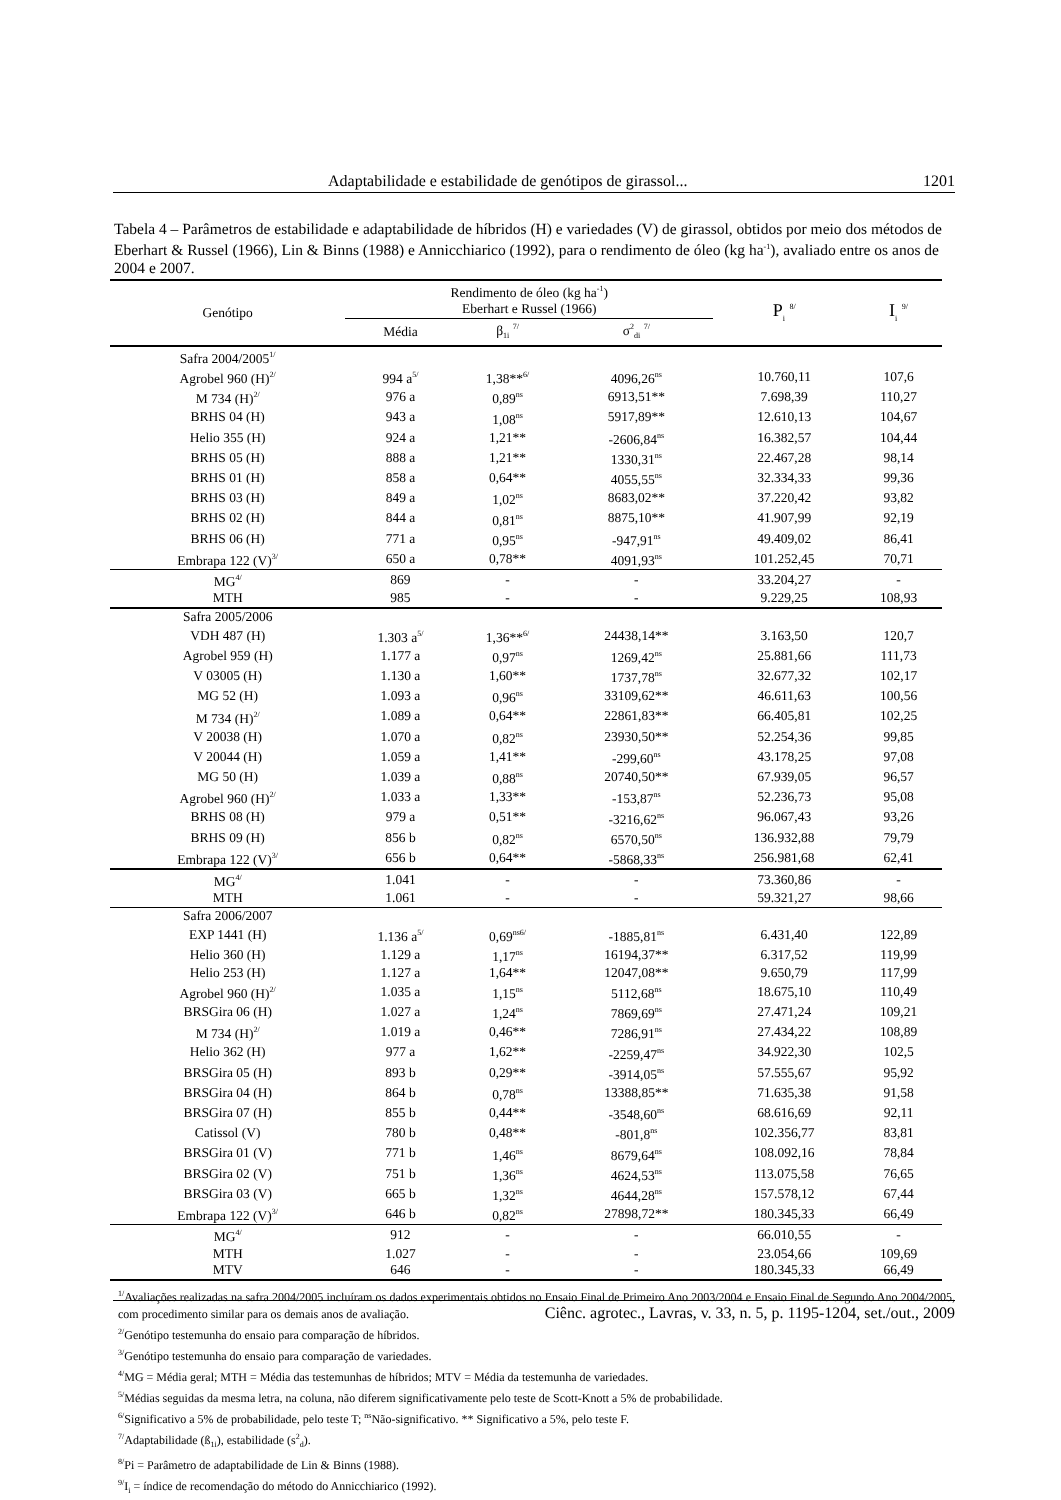Adaptabilidade e estabilidade de genótipos de girassol... 1201
Tabela 4 – Parâmetros de estabilidade e adaptabilidade de híbridos (H) e variedades (V) de girassol, obtidos por meio dos métodos de Eberhart & Russel (1966), Lin & Binns (1988) e Annicchiarico (1992), para o rendimento de óleo (kg ha<sup>-1</sup>), avaliado entre os anos de 2004 e 2007.
| Genótipo | Rendimento de óleo (kg ha<sup>-1</sup>) | | | P<sub>i</sub> <sup>8/</sup> | I<sub>i</sub> <sup>9/</sup> |
| --- | --- | --- | --- | --- | --- |
| | Eberhart e Russel (1966) | | | | |
| | Média | β<sub>1i</sub> <sup>7/</sup> | σ<sup>2</sup><sub>di</sub> <sup>7/</sup> | | |
| Safra 2004/2005<sup>1/</sup> | | | | | |
| Agrobel 960 (H)<sup>2/</sup> | 994 a<sup>5/</sup> | 1,38**<sup>6/</sup> | 4096,26<sup>ns</sup> | 10.760,11 | 107,6 |
| M 734 (H)<sup>2/</sup> | 976 a | 0,89<sup>ns</sup> | 6913,51** | 7.698,39 | 110,27 |
| BRHS 04 (H) | 943 a | 1,08<sup>ns</sup> | 5917,89** | 12.610,13 | 104,67 |
| Helio 355 (H) | 924 a | 1,21** | -2606,84<sup>ns</sup> | 16.382,57 | 104,44 |
| BRHS 05 (H) | 888 a | 1,21** | 1330,31<sup>ns</sup> | 22.467,28 | 98,14 |
| BRHS 01 (H) | 858 a | 0,64** | 4055,55<sup>ns</sup> | 32.334,33 | 99,36 |
| BRHS 03 (H) | 849 a | 1,02<sup>ns</sup> | 8683,02** | 37.220,42 | 93,82 |
| BRHS 02 (H) | 844 a | 0,81<sup>ns</sup> | 8875,10** | 41.907,99 | 92,19 |
| BRHS 06 (H) | 771 a | 0,95<sup>ns</sup> | -947,91<sup>ns</sup> | 49.409,02 | 86,41 |
| Embrapa 122 (V)<sup>3/</sup> | 650 a | 0,78** | 4091,93<sup>ns</sup> | 101.252,45 | 70,71 |
| MG<sup>4/</sup> | 869 | - | - | 33.204,27 | - |
| MTH | 985 | - | - | 9.229,25 | 108,93 |
| Safra 2005/2006 | | | | | |
| VDH 487 (H) | 1.303 a<sup>5/</sup> | 1,36**<sup>6/</sup> | 24438,14** | 3.163,50 | 120,7 |
| Agrobel 959 (H) | 1.177 a | 0,97<sup>ns</sup> | 1269,42<sup>ns</sup> | 25.881,66 | 111,73 |
| V 03005 (H) | 1.130 a | 1,60** | 1737,78<sup>ns</sup> | 32.677,32 | 102,17 |
| MG 52 (H) | 1.093 a | 0,96<sup>ns</sup> | 33109,62** | 46.611,63 | 100,56 |
| M 734 (H)<sup>2/</sup> | 1.089 a | 0,64** | 22861,83** | 66.405,81 | 102,25 |
| V 20038 (H) | 1.070 a | 0,82<sup>ns</sup> | 23930,50** | 52.254,36 | 99,85 |
| V 20044 (H) | 1.059 a | 1,41** | -299,60<sup>ns</sup> | 43.178,25 | 97,08 |
| MG 50 (H) | 1.039 a | 0,88<sup>ns</sup> | 20740,50** | 67.939,05 | 96,57 |
| Agrobel 960 (H)<sup>2/</sup> | 1.033 a | 1,33** | -153,87<sup>ns</sup> | 52.236,73 | 95,08 |
| BRHS 08 (H) | 979 a | 0,51** | -3216,62<sup>ns</sup> | 96.067,43 | 93,26 |
| BRHS 09 (H) | 856 b | 0,82<sup>ns</sup> | 6570,50<sup>ns</sup> | 136.932,88 | 79,79 |
| Embrapa 122 (V)<sup>3/</sup> | 656 b | 0,64** | -5868,33<sup>ns</sup> | 256.981,68 | 62,41 |
| MG<sup>4/</sup> | 1.041 | - | - | 73.360,86 | - |
| MTH | 1.061 | - | - | 59.321,27 | 98,66 |
| Safra 2006/2007 | | | | | |
| EXP 1441 (H) | 1.136 a<sup>5/</sup> | 0,69<sup>ns6/</sup> | -1885,81<sup>ns</sup> | 6.431,40 | 122,89 |
| Helio 360 (H) | 1.129 a | 1,17<sup>ns</sup> | 16194,37** | 6.317,52 | 119,99 |
| Helio 253 (H) | 1.127 a | 1,64** | 12047,08** | 9.650,79 | 117,99 |
| Agrobel 960 (H)<sup>2/</sup> | 1.035 a | 1,15<sup>ns</sup> | 5112,68<sup>ns</sup> | 18.675,10 | 110,49 |
| BRSGira 06 (H) | 1.027 a | 1,24<sup>ns</sup> | 7869,69<sup>ns</sup> | 27.471,24 | 109,21 |
| M 734 (H)<sup>2/</sup> | 1.019 a | 0,46** | 7286,91<sup>ns</sup> | 27.434,22 | 108,89 |
| Helio 362 (H) | 977 a | 1,62** | -2259,47<sup>ns</sup> | 34.922,30 | 102,5 |
| BRSGira 05 (H) | 893 b | 0,29** | -3914,05<sup>ns</sup> | 57.555,67 | 95,92 |
| BRSGira 04 (H) | 864 b | 0,78<sup>ns</sup> | 13388,85** | 71.635,38 | 91,58 |
| BRSGira 07 (H) | 855 b | 0,44** | -3548,60<sup>ns</sup> | 68.616,69 | 92,11 |
| Catissol (V) | 780 b | 0,48** | -801,8<sup>ns</sup> | 102.356,77 | 83,81 |
| BRSGira 01 (V) | 771 b | 1,46<sup>ns</sup> | 8679,64<sup>ns</sup> | 108.092,16 | 78,84 |
| BRSGira 02 (V) | 751 b | 1,36<sup>ns</sup> | 4624,53<sup>ns</sup> | 113.075,58 | 76,65 |
| BRSGira 03 (V) | 665 b | 1,32<sup>ns</sup> | 4644,28<sup>ns</sup> | 157.578,12 | 67,44 |
| Embrapa 122 (V)<sup>3/</sup> | 646 b | 0,82<sup>ns</sup> | 27898,72** | 180.345,33 | 66,49 |
| MG<sup>4/</sup> | 912 | - | - | 66.010,55 | - |
| MTH | 1.027 | - | - | 23.054,66 | 109,69 |
| MTV | 646 | - | - | 180.345,33 | 66,49 |
<sup>1/</sup>Avaliações realizadas na safra 2004/2005 incluíram os dados experimentais obtidos no Ensaio Final de Primeiro Ano 2003/2004 e Ensaio Final de Segundo Ano 2004/2005, com procedimento similar para os demais anos de avaliação.
<sup>2/</sup>Genótipo testemunha do ensaio para comparação de híbridos.
<sup>3/</sup>Genótipo testemunha do ensaio para comparação de variedades.
<sup>4/</sup>MG = Média geral; MTH = Média das testemunhas de híbridos; MTV = Média da testemunha de variedades.
<sup>5/</sup>Médias seguidas da mesma letra, na coluna, não diferem significativamente pelo teste de Scott-Knott a 5% de probabilidade.
<sup>6/</sup>Significativo a 5% de probabilidade, pelo teste T; <sup>ns</sup>Não-significativo. ** Significativo a 5%, pelo teste F.
<sup>7/</sup>Adaptabilidade (ß<sub>1i</sub>), estabilidade (s<sup>2</sup><sub>d</sub>).
<sup>8/</sup>Pi = Parâmetro de adaptabilidade de Lin & Binns (1988).
<sup>9/</sup>I<sub>i</sub> = índice de recomendação do método do Annicchiarico (1992).
Ciênc. agrotec., Lavras, v. 33, n. 5, p. 1195-1204, set./out., 2009